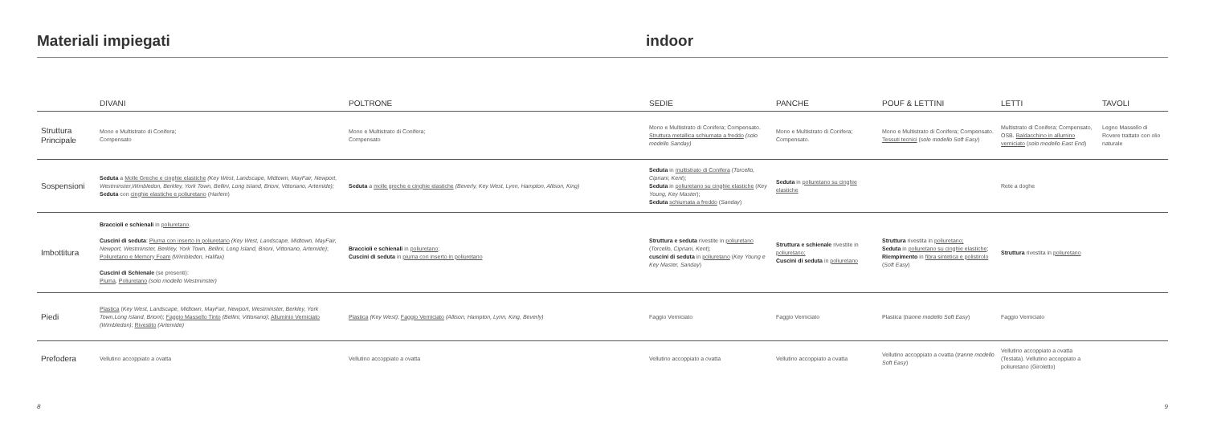Materiali impiegati indoor
| | DIVANI | POLTRONE | SEDIE | PANCHE | POUF & LETTINI | LETTI | TAVOLI |
| --- | --- | --- | --- | --- | --- | --- | --- |
| Struttura Principale | Mono e Multistrato di Conifera; Compensato | Mono e Multistrato di Conifera; Compensato | Mono e Multistrato di Conifera; Compensato. Struttura metallica schiumata a freddo (solo modello Sanday) | Mono e Multistrato di Conifera; Compensato. | Mono e Multistrato di Conifera; Compensato. Tessuti tecnici ( solo modello Soft Easy ) | Multistrato di Conifera; Compensato, OSB. Baldacchino in allumino verniciato ( solo modello East End ) | Legno Massello di Rovere trattato con olio naturale |
| Sospensioni | Seduta a Molle Greche e cinghie elastiche (Key West, Landscape, Midtown, MayFair, Newport, Westminster,Wimbledon, Berkley, York Town, Bellini, Long Island, Brioni, Vittoriano, Artemide); Seduta con cinghie elastiche e poliuretano ( Harlem ) | Seduta a molle greche e cinghie elastiche (Beverly, Key West, Lynn, Hampton, Allison, King) | Seduta in multistrato di Conifera ( Torcello, Cipriani, Kent ); Seduta in poliuretano su cinghie elastiche ( Key Young, Key Master ); Seduta schiumata a freddo ( Sanday ) | Seduta in poliuretano su cinghie elastiche | | Rete a doghe | |
| Imbottitura | Braccioli e schienali in poliuretano . Cuscini di seduta : Piuma con inserto in poliuretano (Key West, Landscape, Midtown, MayFair, Newport, Westminster, Berkley, York Town, Bellini, Long Island, Brioni, Vittoriano, Artemide) ; Poliuretano e Memory Foam (Wimbledon, Halifax) Cuscini di Schienale (se presenti): Piuma , Poliuretano (solo modello Westminster) | Braccioli e schienali in poliuretano ; Cuscini di seduta in piuma con inserto in poliuretano | Struttura e seduta rivestite in poliuretano ( Torcello, Cipriani, Kent ); cuscini di seduta in poliuretano ( Key Young e Key Master, Sanday ) | Struttura e schienale rivestite in poliuretano; Cuscini di seduta in poliuretano | Struttura rivestita in poliuretano; Seduta in poliuretano su cinghie elastiche ; Riempimento in fibra sintetica e polistirolo ( Soft Easy ) | Struttura rivestita in poliuretano | |
| Piedi | Plastica ( Key West, Landscape, Midtown, MayFair, Newport, Westminster, Berkley, York Town,Long Island, Brioni ); Faggio Massello Tinto (Bellini, Vittoriano) ; Alluminio Verniciato (Wimbledon) ; Rivestito (Artemide) | Plastica (Key West) ; Faggio Verniciato (Allison, Hampton, Lynn, King, Beverly) | Faggio Verniciato | Faggio Verniciato | Plastica ( tranne modello Soft Easy ) | Faggio Verniciato | |
| Prefodera | Vellutino accoppiato a ovatta | Vellutino accoppiato a ovatta | Vellutino accoppiato a ovatta | Vellutino accoppiato a ovatta | Vellutino accoppiato a ovatta ( tranne modello Soft Easy ) | Vellutino accoppiato a ovatta (Testata). Vellutino accoppiato a poliuretano (Giroletto) | |
8 9